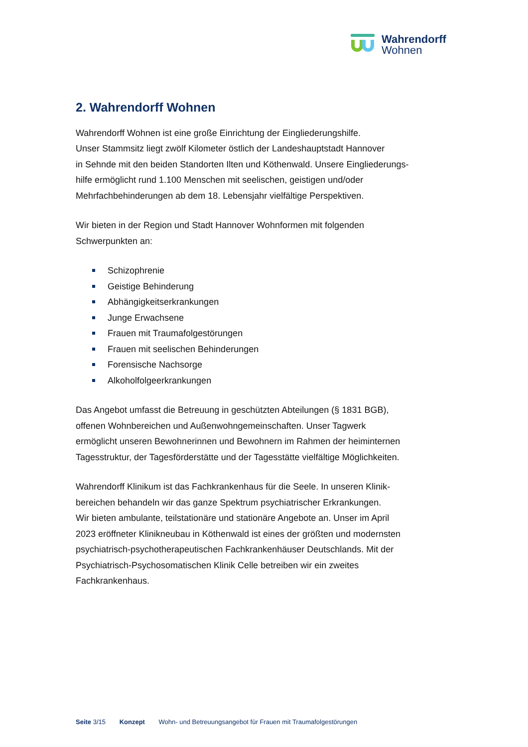Wahrendorff
Wohnen
2. Wahrendorff Wohnen
Wahrendorff Wohnen ist eine große Einrichtung der Eingliederungshilfe.
Unser Stammsitz liegt zwölf Kilometer östlich der Landeshauptstadt Hannover
in Sehnde mit den beiden Standorten Ilten und Köthenwald. Unsere Eingliederungs-
hilfe ermöglicht rund 1.100 Menschen mit seelischen, geistigen und/oder
Mehrfachbehinderungen ab dem 18. Lebensjahr vielfältige Perspektiven.
Wir bieten in der Region und Stadt Hannover Wohnformen mit folgenden
Schwerpunkten an:
Schizophrenie
Geistige Behinderung
Abhängigkeitserkrankungen
Junge Erwachsene
Frauen mit Traumafolgestörungen
Frauen mit seelischen Behinderungen
Forensische Nachsorge
Alkoholfolgeerkrankungen
Das Angebot umfasst die Betreuung in geschützten Abteilungen (§ 1831 BGB),
offenen Wohnbereichen und Außenwohngemeinschaften. Unser Tagwerk
ermöglicht unseren Bewohnerinnen und Bewohnern im Rahmen der heiminternen
Tagesstruktur, der Tagesförderstätte und der Tagesstätte vielfältige Möglichkeiten.
Wahrendorff Klinikum ist das Fachkrankenhaus für die Seele. In unseren Klinik-
bereichen behandeln wir das ganze Spektrum psychiatrischer Erkrankungen.
Wir bieten ambulante, teilstationäre und stationäre Angebote an. Unser im April
2023 eröffneter Klinikneubau in Köthenwald ist eines der größten und modernsten
psychiatrisch-psychotherapeutischen Fachkrankenhäuser Deutschlands. Mit der
Psychiatrisch-Psychosomatischen Klinik Celle betreiben wir ein zweites
Fachkrankenhaus.
Seite 3/15 Konzept Wohn- und Betreuungsangebot für Frauen mit Traumafolgestörungen